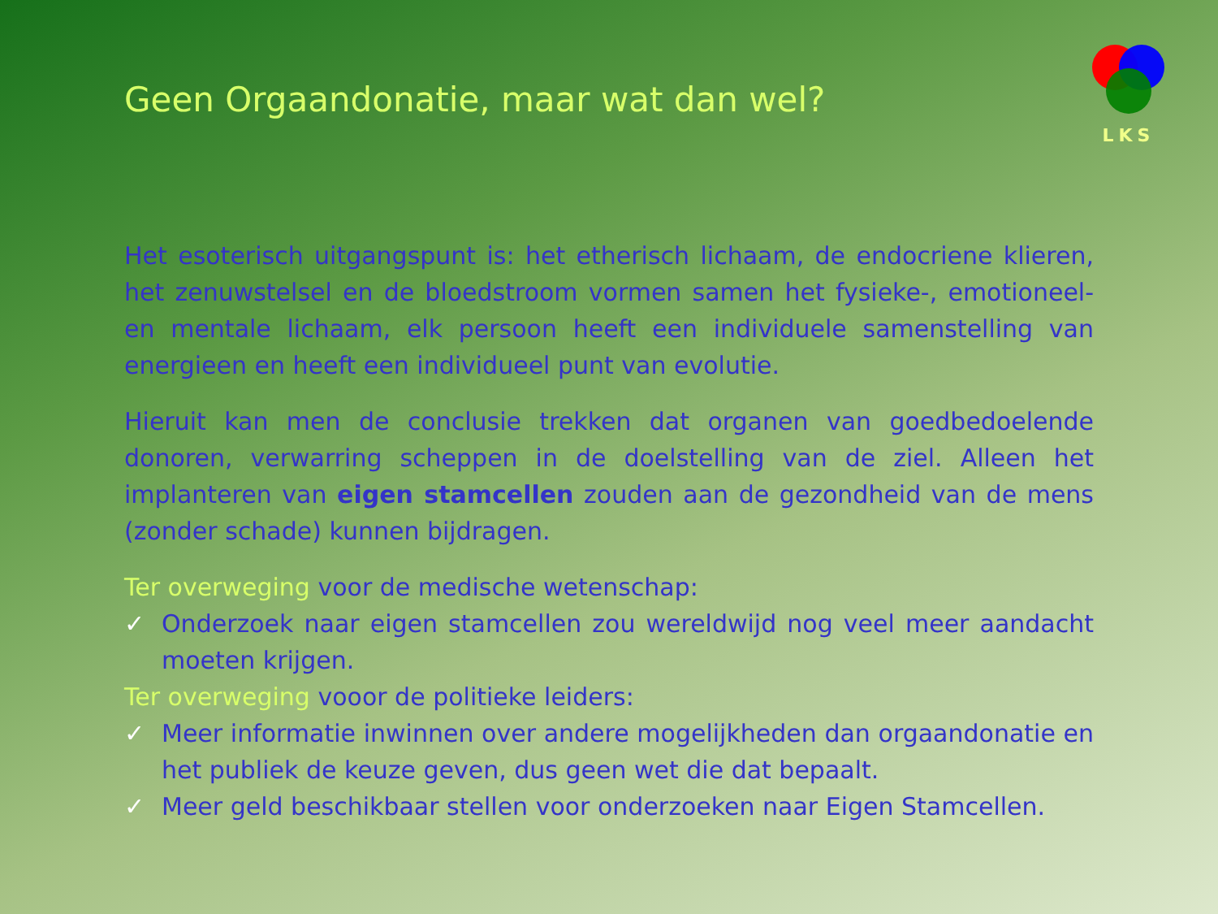LKS
Geen Orgaandonatie, maar wat dan wel?
Het esoterisch uitgangspunt is: het etherisch lichaam, de endocriene klieren, het zenuwstelsel en de bloedstroom vormen samen het fysieke-, emotioneel- en mentale lichaam, elk persoon heeft een individuele samenstelling van energieen en heeft een individueel punt van evolutie.
Hieruit kan men de conclusie trekken dat organen van goedbedoelende donoren, verwarring scheppen in de doelstelling van de ziel. Alleen het implanteren van eigen stamcellen zouden aan de gezondheid van de mens (zonder schade) kunnen bijdragen.
Ter overweging voor de medische wetenschap:
✓ Onderzoek naar eigen stamcellen zou wereldwijd nog veel meer aandacht moeten krijgen.
Ter overweging vooor de politieke leiders:
✓ Meer informatie inwinnen over andere mogelijkheden dan orgaandonatie en het publiek de keuze geven, dus geen wet die dat bepaalt.
✓ Meer geld beschikbaar stellen voor onderzoeken naar Eigen Stamcellen.